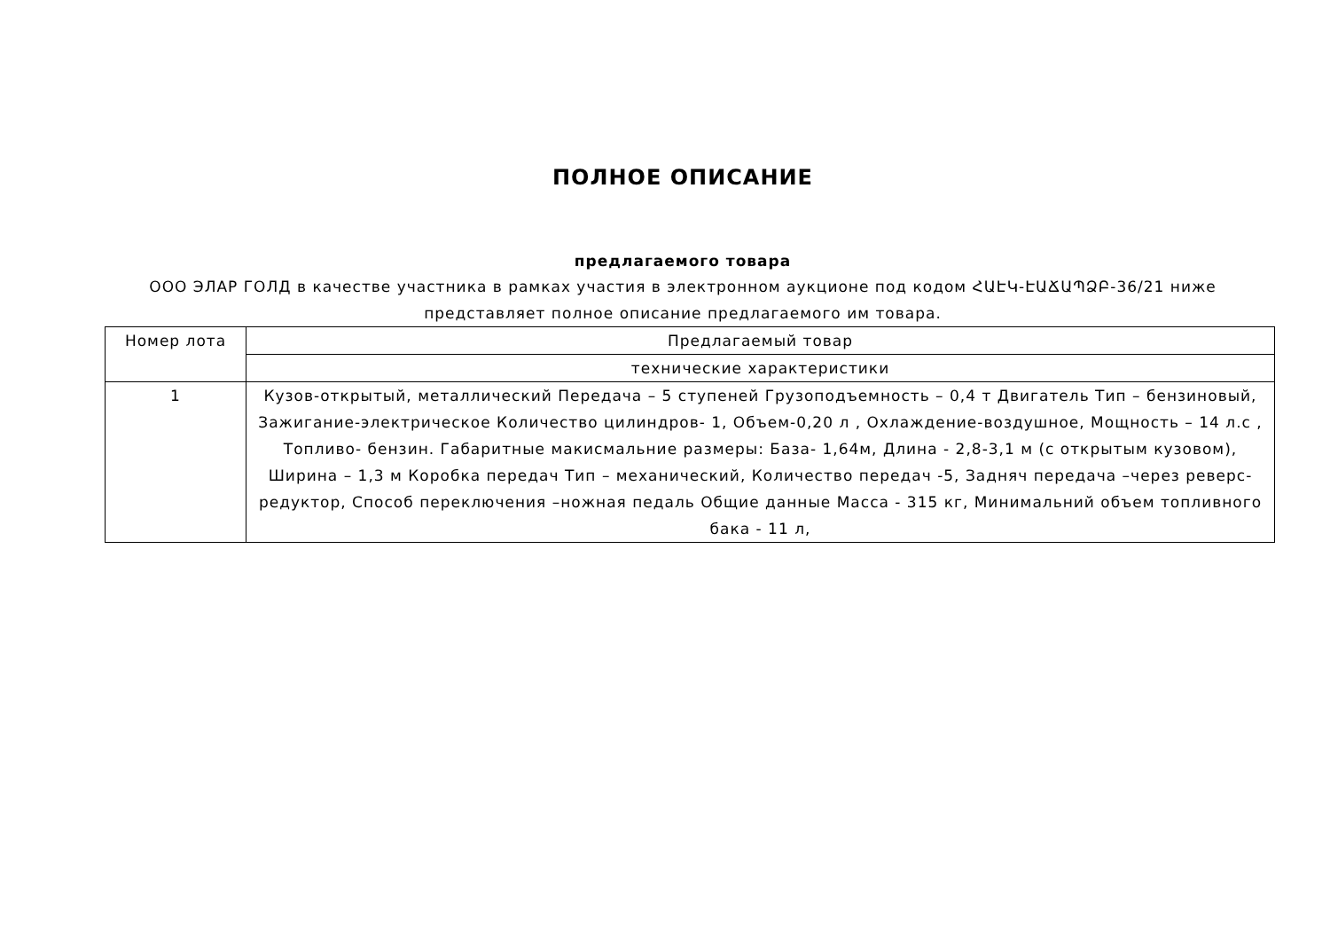ПОЛНОЕ ОПИСАНИЕ
предлагаемого товара
ООО ЭЛАР ГОЛД в качестве участника в рамках участия в электронном аукционе под кодом ՀԱԷԿ-ԷԱՃԱՊՁԲ-36/21 ниже
представляет полное описание предлагаемого им товара.
| Номер лота | Предлагаемый товар |
| --- | --- |
| | технические характеристики |
| 1 | Кузов-открытый, металлический Передача – 5 ступеней Грузоподъемность – 0,4 т Двигатель Тип – бензиновый, Зажигание-электрическое Количество цилиндров- 1, Объем-0,20 л , Охлаждение-воздушное, Мощность – 14 л.с , Топливо- бензин. Габаритные макисмальние размеры: База- 1,64м, Длина - 2,8-3,1 м (с открытым кузовом), Ширина – 1,3 м Коробка передач Тип – механический, Количество передач -5, Задняч передача –через реверс-редуктор, Способ переключения –ножная педаль Общие данные Масса - 315 кг, Минимальний объем топливного бака - 11 л, |